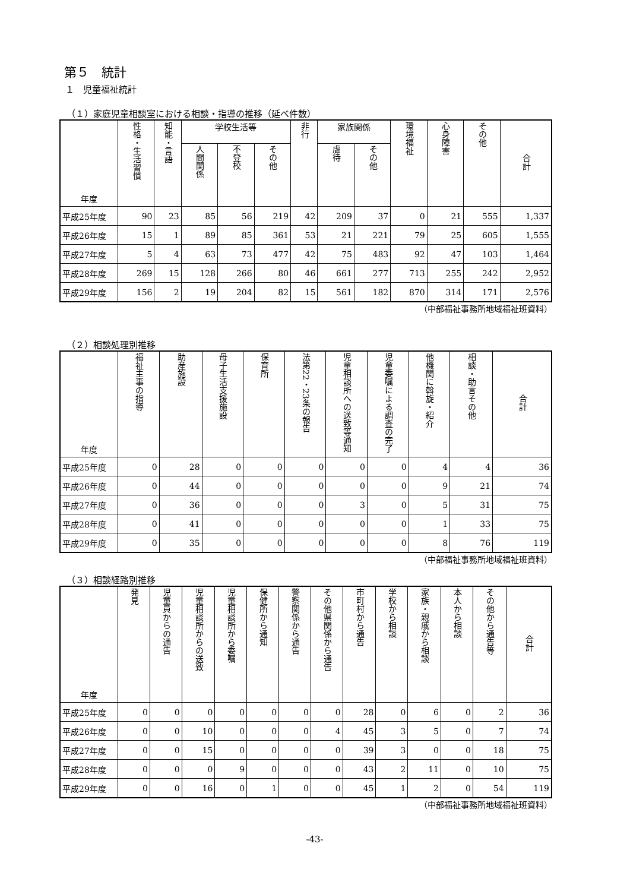第５　統計
１　児童福祉統計
（１）家庭児童相談室における相談・指導の推移（延べ件数）
| 年度 | 性格・生活習慣 | 知能・言語 | 学校生活等 | | | 非行 | 家族関係 | | 環境福祉 | 心身障害 | その他 | 合計 |
| --- | --- | --- | --- | --- | --- | --- | --- | --- | --- | --- | --- | --- |
| | | | 人間関係 | 不登校 | その他 | | 虐待 | その他 | | | | |
| 平成25年度 | 90 | 23 | 85 | 56 | 219 | 42 | 209 | 37 | 0 | 21 | 555 | 1,337 |
| 平成26年度 | 15 | 1 | 89 | 85 | 361 | 53 | 21 | 221 | 79 | 25 | 605 | 1,555 |
| 平成27年度 | 5 | 4 | 63 | 73 | 477 | 42 | 75 | 483 | 92 | 47 | 103 | 1,464 |
| 平成28年度 | 269 | 15 | 128 | 266 | 80 | 46 | 661 | 277 | 713 | 255 | 242 | 2,952 |
| 平成29年度 | 156 | 2 | 19 | 204 | 82 | 15 | 561 | 182 | 870 | 314 | 171 | 2,576 |
（中部福祉事務所地域福祉班資料）
（２）相談処理別推移
| 年度 | 福祉主事の指導 | 助産施設 | 母子生活支援施設 | 保育所 | 法第22・23条の報告 | 児童相談所への送致等通知 | 児童委嘱による調査の完了 | 他機関に斡旋・紹介 | 相談・助言その他 | 合計 |
| --- | --- | --- | --- | --- | --- | --- | --- | --- | --- | --- |
| 平成25年度 | 0 | 28 | 0 | 0 | 0 | 0 | 0 | 4 | 4 | 36 |
| 平成26年度 | 0 | 44 | 0 | 0 | 0 | 0 | 0 | 9 | 21 | 74 |
| 平成27年度 | 0 | 36 | 0 | 0 | 0 | 3 | 0 | 5 | 31 | 75 |
| 平成28年度 | 0 | 41 | 0 | 0 | 0 | 0 | 0 | 1 | 33 | 75 |
| 平成29年度 | 0 | 35 | 0 | 0 | 0 | 0 | 0 | 8 | 76 | 119 |
（中部福祉事務所地域福祉班資料）
（３）相談経路別推移
| 年度 | 発見 | 児童員からの通告 | 児童相談所からの送致 | 児童相談所から委嘱 | 保健所から通知 | 警察関係から通告 | その他県関係から通告 | 市町村から通告 | 学校から相談 | 家族・親戚から相談 | 本人から相談 | その他から通告等 | 合計 |
| --- | --- | --- | --- | --- | --- | --- | --- | --- | --- | --- | --- | --- | --- |
| 平成25年度 | 0 | 0 | 0 | 0 | 0 | 0 | 0 | 28 | 0 | 6 | 0 | 2 | 36 |
| 平成26年度 | 0 | 0 | 10 | 0 | 0 | 0 | 4 | 45 | 3 | 5 | 0 | 7 | 74 |
| 平成27年度 | 0 | 0 | 15 | 0 | 0 | 0 | 0 | 39 | 3 | 0 | 0 | 18 | 75 |
| 平成28年度 | 0 | 0 | 0 | 9 | 0 | 0 | 0 | 43 | 2 | 11 | 0 | 10 | 75 |
| 平成29年度 | 0 | 0 | 16 | 0 | 1 | 0 | 0 | 45 | 1 | 2 | 0 | 54 | 119 |
（中部福祉事務所地域福祉班資料）
-43-